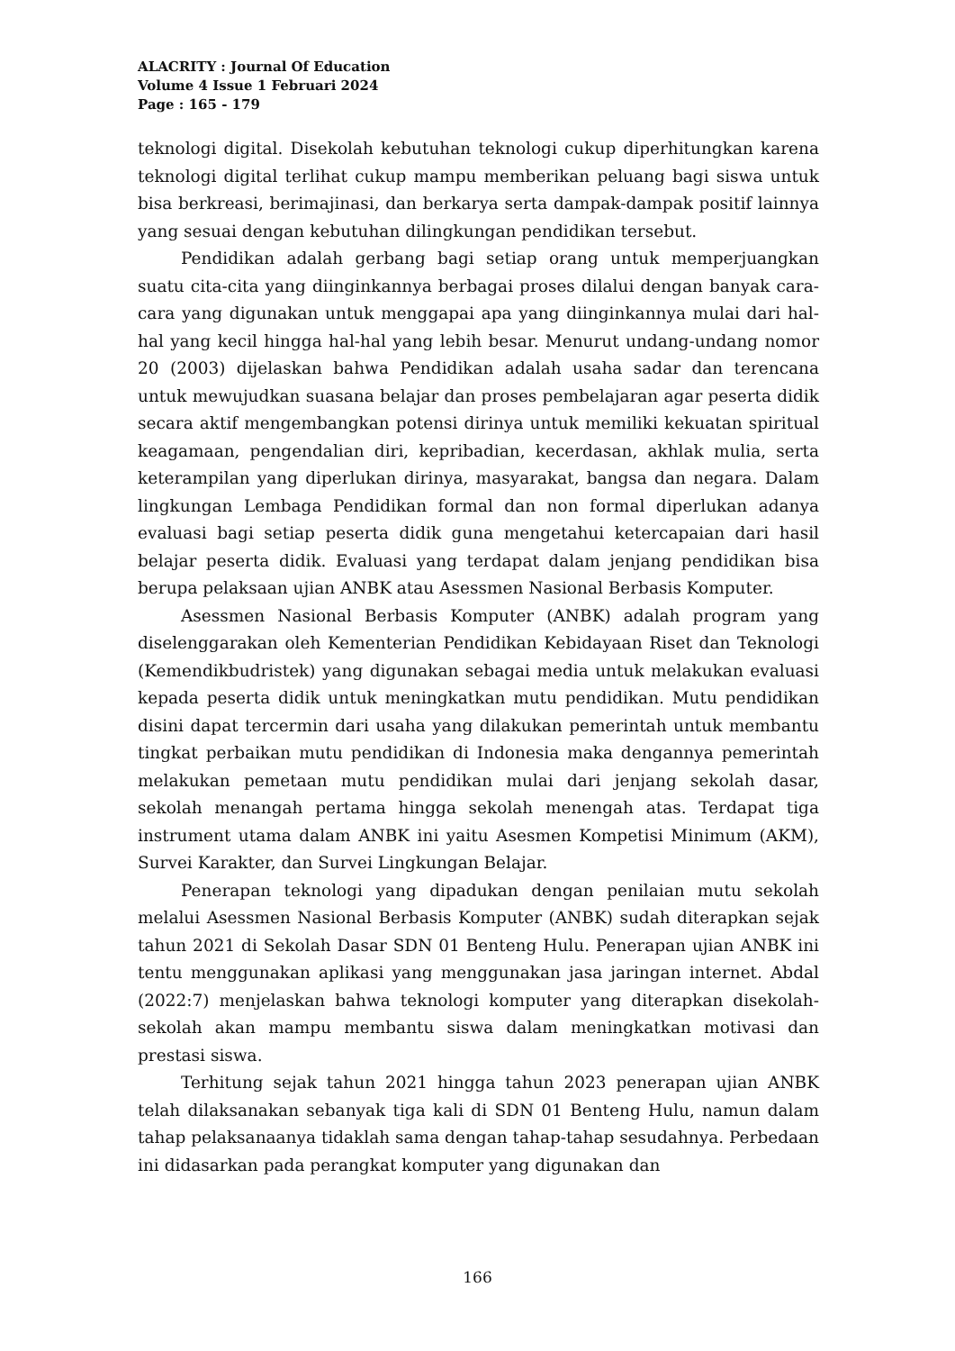ALACRITY : Journal Of Education
Volume 4 Issue 1 Februari 2024
Page : 165 - 179
teknologi digital. Disekolah kebutuhan teknologi cukup diperhitungkan karena teknologi digital terlihat cukup mampu memberikan peluang bagi siswa untuk bisa berkreasi, berimajinasi, dan berkarya serta dampak-dampak positif lainnya yang sesuai dengan kebutuhan dilingkungan pendidikan tersebut.
Pendidikan adalah gerbang bagi setiap orang untuk memperjuangkan suatu cita-cita yang diinginkannya berbagai proses dilalui dengan banyak cara-cara yang digunakan untuk menggapai apa yang diinginkannya mulai dari hal-hal yang kecil hingga hal-hal yang lebih besar. Menurut undang-undang nomor 20 (2003) dijelaskan bahwa Pendidikan adalah usaha sadar dan terencana untuk mewujudkan suasana belajar dan proses pembelajaran agar peserta didik secara aktif mengembangkan potensi dirinya untuk memiliki kekuatan spiritual keagamaan, pengendalian diri, kepribadian, kecerdasan, akhlak mulia, serta keterampilan yang diperlukan dirinya, masyarakat, bangsa dan negara. Dalam lingkungan Lembaga Pendidikan formal dan non formal diperlukan adanya evaluasi bagi setiap peserta didik guna mengetahui ketercapaian dari hasil belajar peserta didik. Evaluasi yang terdapat dalam jenjang pendidikan bisa berupa pelaksaan ujian ANBK atau Asessmen Nasional Berbasis Komputer.
Asessmen Nasional Berbasis Komputer (ANBK) adalah program yang diselenggarakan oleh Kementerian Pendidikan Kebidayaan Riset dan Teknologi (Kemendikbudristek) yang digunakan sebagai media untuk melakukan evaluasi kepada peserta didik untuk meningkatkan mutu pendidikan. Mutu pendidikan disini dapat tercermin dari usaha yang dilakukan pemerintah untuk membantu tingkat perbaikan mutu pendidikan di Indonesia maka dengannya pemerintah melakukan pemetaan mutu pendidikan mulai dari jenjang sekolah dasar, sekolah menangah pertama hingga sekolah menengah atas. Terdapat tiga instrument utama dalam ANBK ini yaitu Asesmen Kompetisi Minimum (AKM), Survei Karakter, dan Survei Lingkungan Belajar.
Penerapan teknologi yang dipadukan dengan penilaian mutu sekolah melalui Asessmen Nasional Berbasis Komputer (ANBK) sudah diterapkan sejak tahun 2021 di Sekolah Dasar SDN 01 Benteng Hulu. Penerapan ujian ANBK ini tentu menggunakan aplikasi yang menggunakan jasa jaringan internet. Abdal (2022:7) menjelaskan bahwa teknologi komputer yang diterapkan disekolah-sekolah akan mampu membantu siswa dalam meningkatkan motivasi dan prestasi siswa.
Terhitung sejak tahun 2021 hingga tahun 2023 penerapan ujian ANBK telah dilaksanakan sebanyak tiga kali di SDN 01 Benteng Hulu, namun dalam tahap pelaksanaanya tidaklah sama dengan tahap-tahap sesudahnya. Perbedaan ini didasarkan pada perangkat komputer yang digunakan dan
166